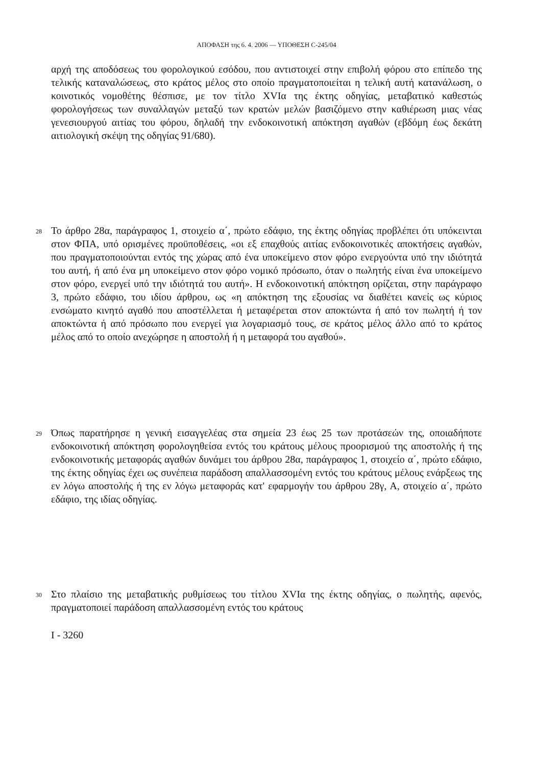ΑΠΟΦΑΣΗ της 6. 4. 2006 — ΥΠΟΘΕΣΗ C-245/04
αρχή της αποδόσεως του φορολογικού εσόδου, που αντιστοιχεί στην επιβολή φόρου στο επίπεδο της τελικής καταναλώσεως, στο κράτος μέλος στο οποίο πραγματοποιείται η τελική αυτή κατανάλωση, ο κοινοτικός νομοθέτης θέσπισε, με τον τίτλο XVIα της έκτης οδηγίας, μεταβατικό καθεστώς φορολογήσεως των συναλλαγών μεταξύ των κρατών μελών βασιζόμενο στην καθιέρωση μιας νέας γενεσιουργού αιτίας του φόρου, δηλαδή την ενδοκοινοτική απόκτηση αγαθών (εβδόμη έως δεκάτη αιτιολογική σκέψη της οδηγίας 91/680).
28
Το άρθρο 28α, παράγραφος 1, στοιχείο α΄, πρώτο εδάφιο, της έκτης οδηγίας προβλέπει ότι υπόκεινται στον ΦΠΑ, υπό ορισμένες προϋποθέσεις, «οι εξ επαχθούς αιτίας ενδοκοινοτικές αποκτήσεις αγαθών, που πραγματοποιούνται εντός της χώρας από ένα υποκείμενο στον φόρο ενεργούντα υπό την ιδιότητά του αυτή, ή από ένα μη υποκείμενο στον φόρο νομικό πρόσωπο, όταν ο πωλητής είναι ένα υποκείμενο στον φόρο, ενεργεί υπό την ιδιότητά του αυτή». Η ενδοκοινοτική απόκτηση ορίζεται, στην παράγραφο 3, πρώτο εδάφιο, του ιδίου άρθρου, ως «η απόκτηση της εξουσίας να διαθέτει κανείς ως κύριος ενσώματο κινητό αγαθό που αποστέλλεται ή μεταφέρεται στον αποκτώντα ή από τον πωλητή ή τον αποκτώντα ή από πρόσωπο που ενεργεί για λογαριασμό τους, σε κράτος μέλος άλλο από το κράτος μέλος από το οποίο ανεχώρησε η αποστολή ή η μεταφορά του αγαθού».
29
Όπως παρατήρησε η γενική εισαγγελέας στα σημεία 23 έως 25 των προτάσεών της, οποιαδήποτε ενδοκοινοτική απόκτηση φορολογηθείσα εντός του κράτους μέλους προορισμού της αποστολής ή της ενδοκοινοτικής μεταφοράς αγαθών δυνάμει του άρθρου 28α, παράγραφος 1, στοιχείο α΄, πρώτο εδάφιο, της έκτης οδηγίας έχει ως συνέπεια παράδοση απαλλασσομένη εντός του κράτους μέλους ενάρξεως της εν λόγω αποστολής ή της εν λόγω μεταφοράς κατ' εφαρμογήν του άρθρου 28γ, Α, στοιχείο α΄, πρώτο εδάφιο, της ιδίας οδηγίας.
30
Στο πλαίσιο της μεταβατικής ρυθμίσεως του τίτλου XVIα της έκτης οδηγίας, ο πωλητής, αφενός, πραγματοποιεί παράδοση απαλλασσομένη εντός του κράτους
I - 3260